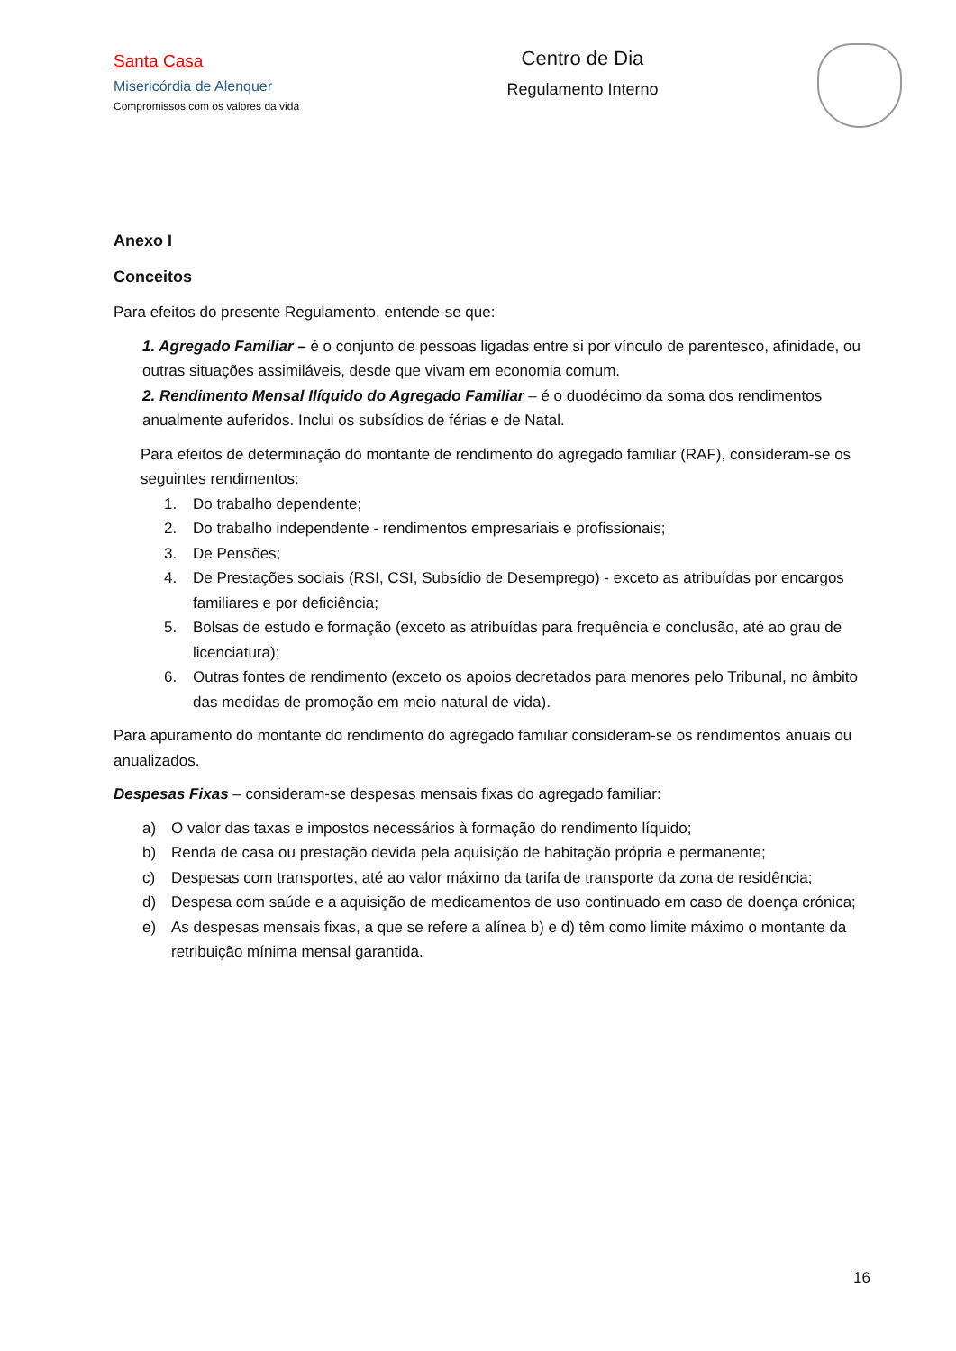Santa Casa
Misericórdia de Alenquer
Compromissos com os valores da vida
Centro de Dia
Regulamento Interno
Anexo I
Conceitos
Para efeitos do presente Regulamento, entende-se que:
1. Agregado Familiar – é o conjunto de pessoas ligadas entre si por vínculo de parentesco, afinidade, ou outras situações assimiláveis, desde que vivam em economia comum.
2. Rendimento Mensal Ilíquido do Agregado Familiar – é o duodécimo da soma dos rendimentos anualmente auferidos. Inclui os subsídios de férias e de Natal.
Para efeitos de determinação do montante de rendimento do agregado familiar (RAF), consideram-se os seguintes rendimentos:
1. Do trabalho dependente;
2. Do trabalho independente - rendimentos empresariais e profissionais;
3. De Pensões;
4. De Prestações sociais (RSI, CSI, Subsídio de Desemprego) - exceto as atribuídas por encargos familiares e por deficiência;
5. Bolsas de estudo e formação (exceto as atribuídas para frequência e conclusão, até ao grau de licenciatura);
6. Outras fontes de rendimento (exceto os apoios decretados para menores pelo Tribunal, no âmbito das medidas de promoção em meio natural de vida).
Para apuramento do montante do rendimento do agregado familiar consideram-se os rendimentos anuais ou anualizados.
Despesas Fixas – consideram-se despesas mensais fixas do agregado familiar:
a) O valor das taxas e impostos necessários à formação do rendimento líquido;
b) Renda de casa ou prestação devida pela aquisição de habitação própria e permanente;
c) Despesas com transportes, até ao valor máximo da tarifa de transporte da zona de residência;
d) Despesa com saúde e a aquisição de medicamentos de uso continuado em caso de doença crónica;
e) As despesas mensais fixas, a que se refere a alínea b) e d) têm como limite máximo o montante da retribuição mínima mensal garantida.
16